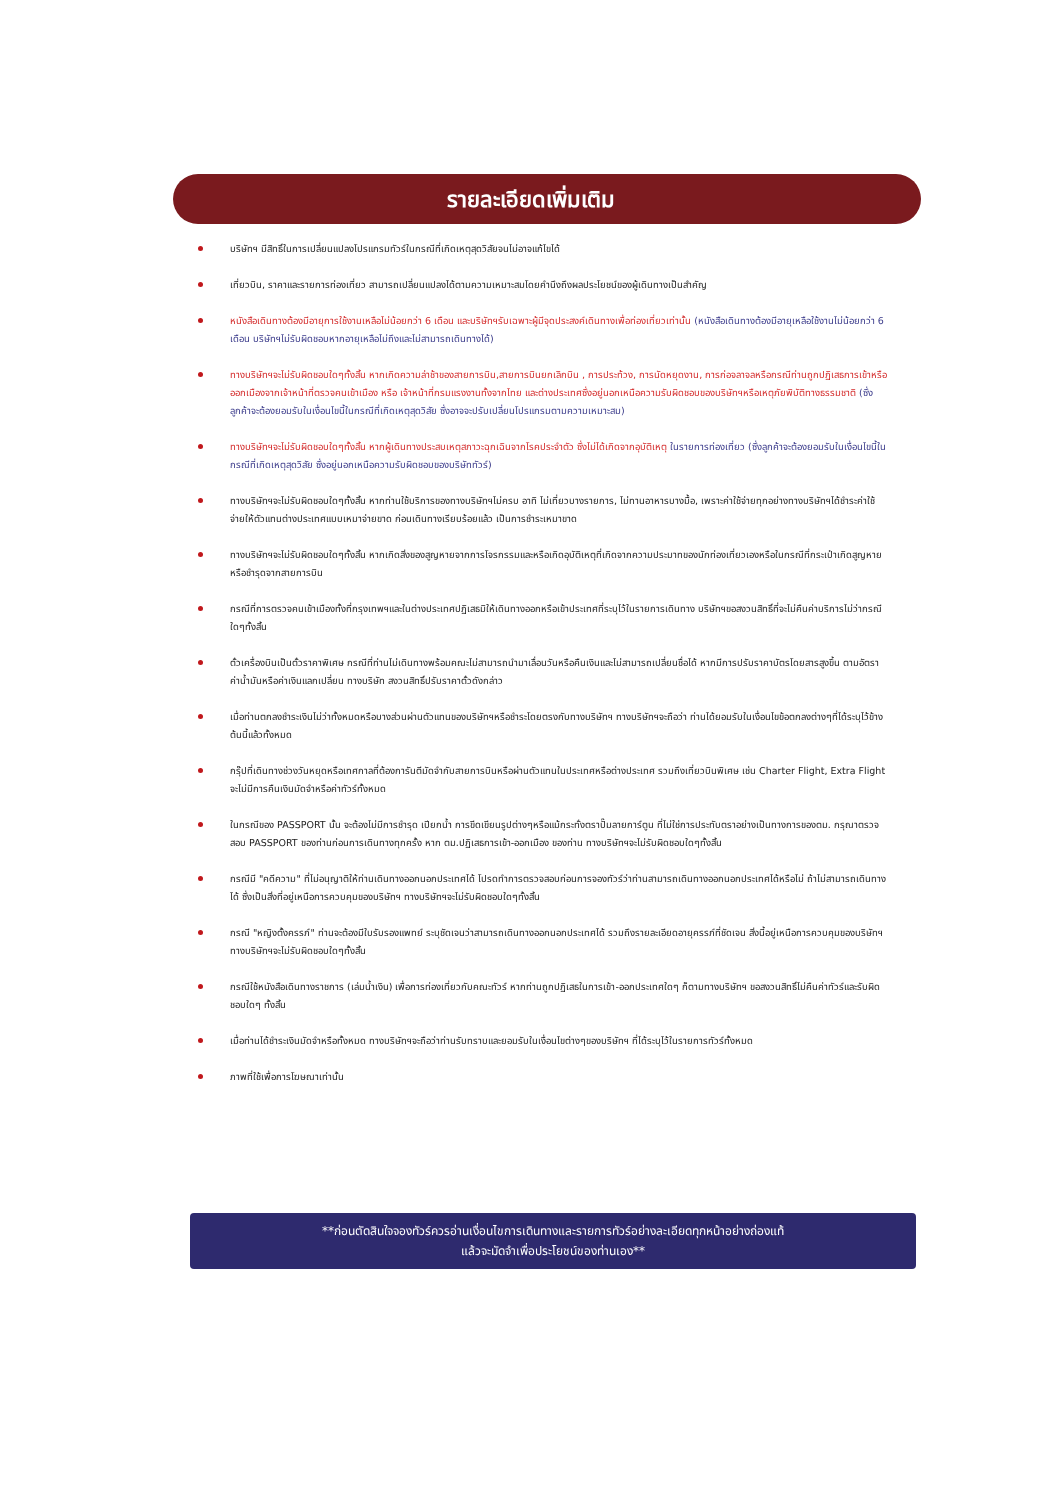รายละเอียดเพิ่มเติม
บริษัทฯ มีสิทธิ์ในการเปลี่ยนแปลงโปรแกรมทัวร์ในกรณีที่เกิดเหตุสุดวิสัยจนไม่อาจแก้ไขได้
เที่ยวบิน, ราคาและรายการท่องเที่ยว สามารถเปลี่ยนแปลงได้ตามความเหมาะสมโดยคำนึงถึงผลประโยชน์ของผู้เดินทางเป็นสำคัญ
หนังสือเดินทางต้องมีอายุการใช้งานเหลือไม่น้อยกว่า 6 เดือน และบริษัทฯรับเฉพาะผู้มีจุดประสงค์เดินทางเพื่อท่องเที่ยวเท่านั้น (หนังสือเดินทางต้องมีอายุเหลือใช้งานไม่น้อยกว่า 6 เดือน บริษัทฯไม่รับผิดชอบหากอายุเหลือไม่ถึงและไม่สามารถเดินทางได้)
ทางบริษัทฯจะไม่รับผิดชอบใดๆทั้งสิ้น หากเกิดความล่าช้าของสายการบิน,สายการบินยกเลิกบิน , การประท้วง, การนัดหยุดงาน, การก่อจลาจลหรือกรณีท่านถูกปฏิเสธการเข้าหรือออกเมืองจากเจ้าหน้าที่ตรวจคนเข้าเมือง หรือ เจ้าหน้าที่กรมแรงงานทั้งจากไทย และต่างประเทศซึ่งอยู่นอกเหนือความรับผิดชอบของบริษัทฯหรือเหตุภัยพิบัติทางธรรมชาติ (ซึ่งลูกค้าจะต้องยอมรับในเงื่อนไขนี้ในกรณีที่เกิดเหตุสุดวิสัย ซึ่งอาจจะปรับเปลี่ยนโปรแกรมตามความเหมาะสม)
ทางบริษัทฯจะไม่รับผิดชอบใดๆทั้งสิ้น หากผู้เดินทางประสบเหตุสภาวะฉุกเฉินจากโรคประจำตัว ซึ่งไม่ได้เกิดจากอุบัติเหตุ ในรายการท่องเที่ยว (ซึ่งลูกค้าจะต้องยอมรับในเงื่อนไขนี้ในกรณีที่เกิดเหตุสุดวิสัย ซึ่งอยู่นอกเหนือความรับผิดชอบของบริษัททัวร์)
ทางบริษัทฯจะไม่รับผิดชอบใดๆทั้งสิ้น หากท่านใช้บริการของทางบริษัทฯไม่ครบ อาทิ ไม่เที่ยวบางรายการ, ไม่ทานอาหารบางมื้อ, เพราะค่าใช้จ่ายทุกอย่างทางบริษัทฯได้ชำระค่าใช้จ่ายให้ตัวแทนต่างประเทศแบบเหมาจ่ายขาด ก่อนเดินทางเรียบร้อยแล้ว เป็นการชำระเหมาขาด
ทางบริษัทฯจะไม่รับผิดชอบใดๆทั้งสิ้น หากเกิดสิ่งของสูญหายจากการโจรกรรมและหรือเกิดอุบัติเหตุที่เกิดจากความประมาทของนักท่องเที่ยวเองหรือในกรณีที่กระเป๋าเกิดสูญหายหรือชำรุดจากสายการบิน
กรณีที่การตรวจคนเข้าเมืองทั้งที่กรุงเทพฯและในต่างประเทศปฏิเสธมิให้เดินทางออกหรือเข้าประเทศที่ระบุไว้ในรายการเดินทาง บริษัทฯขอสงวนสิทธิ์ที่จะไม่คืนค่าบริการไม่ว่ากรณีใดๆทั้งสิ้น
ตั๋วเครื่องบินเป็นตั๋วราคาพิเศษ กรณีที่ท่านไม่เดินทางพร้อมคณะไม่สามารถนำมาเลื่อนวันหรือคืนเงินและไม่สามารถเปลี่ยนชื่อได้ หากมีการปรับราคาบัตรโดยสารสูงขึ้น ตามอัตราค่าน้ำมันหรือค่าเงินแลกเปลี่ยน ทางบริษัท สงวนสิทธิ์ปรับราคาตั๋วดังกล่าว
เมื่อท่านตกลงชำระเงินไม่ว่าทั้งหมดหรือบางส่วนผ่านตัวแทนของบริษัทฯหรือชำระโดยตรงกับทางบริษัทฯ ทางบริษัทฯจะถือว่า ท่านได้ยอมรับในเงื่อนไขข้อตกลงต่างๆที่ได้ระบุไว้ข้างต้นนี้แล้วทั้งหมด
กรุ๊ปที่เดินทางช่วงวันหยุดหรือเทศกาลที่ต้องการันตีมัดจำกับสายการบินหรือผ่านตัวแทนในประเทศหรือต่างประเทศ รวมถึงเที่ยวบินพิเศษ เช่น Charter Flight, Extra Flight จะไม่มีการคืนเงินมัดจำหรือค่าทัวร์ทั้งหมด
ในกรณีของ PASSPORT นั้น จะต้องไม่มีการชำรุด เปียกน้ำ การขีดเขียนรูปต่างๆหรือแม้กระทั่งตราปั๊มลายการ์ตูน ที่ไม่ใช่การประทับตราอย่างเป็นทางการของตม. กรุณาตรวจสอบ PASSPORT ของท่านก่อนการเดินทางทุกครั้ง หาก ตม.ปฏิเสธการเข้า-ออกเมือง ของท่าน ทางบริษัทฯจะไม่รับผิดชอบใดๆทั้งสิ้น
กรณีมี "คดีความ" ที่ไม่อนุญาติให้ท่านเดินทางออกนอกประเทศได้ โปรดทำการตรวจสอบก่อนการจองทัวร์ว่าท่านสามารถเดินทางออกนอกประเทศได้หรือไม่ ถ้าไม่สามารถเดินทางได้ ซึ่งเป็นสิ่งที่อยู่เหนือการควบคุมของบริษัทฯ ทางบริษัทฯจะไม่รับผิดชอบใดๆทั้งสิ้น
กรณี "หญิงตั้งครรภ์" ท่านจะต้องมีใบรับรองแพทย์ ระบุชัดเจนว่าสามารถเดินทางออกนอกประเทศได้ รวมถึงรายละเอียดอายุครรภ์ที่ชัดเจน สิ่งนี้อยู่เหนือการควบคุมของบริษัทฯ ทางบริษัทฯจะไม่รับผิดชอบใดๆทั้งสิ้น
กรณีใช้หนังสือเดินทางราชการ (เล่มน้ำเงิน) เพื่อการท่องเที่ยวกับคณะทัวร์ หากท่านถูกปฏิเสธในการเข้า-ออกประเทศใดๆ ก็ตามทางบริษัทฯ ขอสงวนสิทธิ์ไม่คืนค่าทัวร์และรับผิดชอบใดๆ ทั้งสิ้น
เมื่อท่านได้ชำระเงินมัดจำหรือทั้งหมด ทางบริษัทฯจะถือว่าท่านรับทราบและยอมรับในเงื่อนไขต่างๆของบริษัทฯ ที่ได้ระบุไว้ในรายการทัวร์ทั้งหมด
ภาพที่ใช้เพื่อการโฆษณาเท่านั้น
**ก่อนตัดสินใจจองทัวร์ควรอ่านเงื่อนไขการเดินทางและรายการทัวร์อย่างละเอียดทุกหน้าอย่างถ่องแท้
แล้วจะมัดจำเพื่อประโยชน์ของท่านเอง**